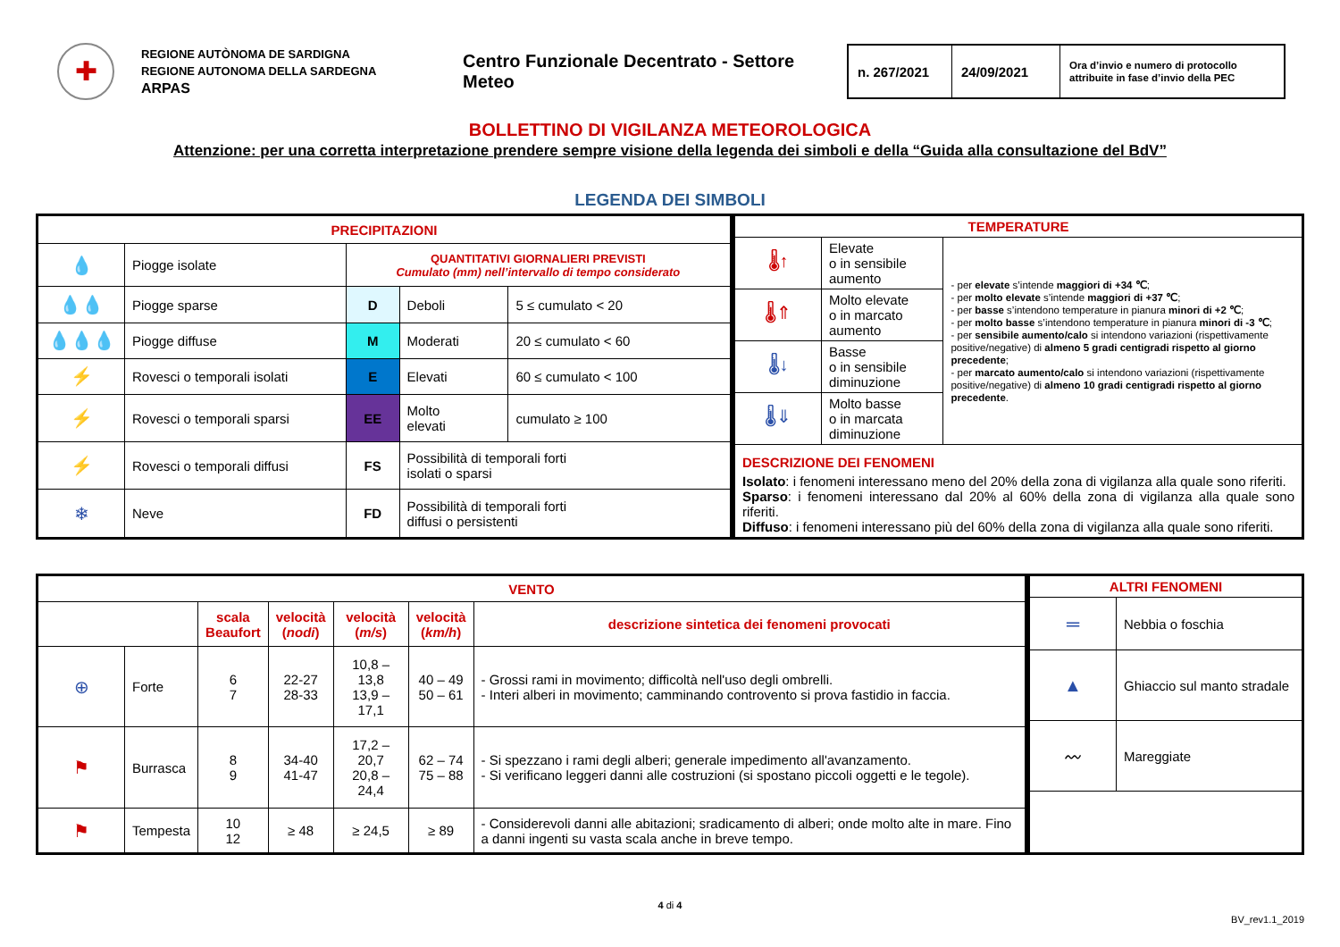✚
REGIONE AUTÒNOMA DE SARDIGNA
REGIONE AUTONOMA DELLA SARDEGNA
ARPAS
Centro Funzionale Decentrato - Settore Meteo
n. 267/2021
24/09/2021
Ora d’invio e numero di protocollo attribuite in fase d’invio della PEC
BOLLETTINO DI VIGILANZA METEOROLOGICA
Attenzione: per una corretta interpretazione prendere sempre visione della legenda dei simboli e della “Guida alla consultazione del BdV”
LEGENDA DEI SIMBOLI
| PRECIPITAZIONI | | | | |
| --- | --- | --- | --- | --- |
| 💧 | Piogge isolate | QUANTITATIVI GIORNALIERI PREVISTI Cumulato (mm) nell’intervallo di tempo considerato | | |
| 💧💧 | Piogge sparse | D | Deboli | 5 ≤ cumulato < 20 |
| 💧💧💧 | Piogge diffuse | M | Moderati | 20 ≤ cumulato < 60 |
| ⚡ | Rovesci o temporali isolati | E | Elevati | 60 ≤ cumulato < 100 |
| ⚡ | Rovesci o temporali sparsi | EE | Molto elevati | cumulato ≥ 100 |
| ⚡ | Rovesci o temporali diffusi | FS | Possibilità di temporali forti isolati o sparsi | |
| ❄ | Neve | FD | Possibilità di temporali forti diffusi o persistenti | |
| TEMPERATURE | | |
| --- | --- | --- |
| 🌡↑ | Elevate o in sensibile aumento | - per elevate s’intende maggiori di +34 ℃ ; - per molto elevate s’intende maggiori di +37 ℃ ; - per basse s’intendono temperature in pianura minori di +2 ℃ ; - per molto basse s’intendono temperature in pianura minori di -3 ℃ ; - per sensibile aumento/calo si intendono variazioni (rispettivamente positive/negative) di almeno 5 gradi centigradi rispetto al giorno precedente ; - per marcato aumento/calo si intendono variazioni (rispettivamente positive/negative) di almeno 10 gradi centigradi rispetto al giorno precedente . |
| 🌡⇑ | Molto elevate o in marcato aumento | |
| 🌡↓ | Basse o in sensibile diminuzione | |
| 🌡⇓ | Molto basse o in marcata diminuzione | |
| DESCRIZIONE DEI FENOMENI Isolato : i fenomeni interessano meno del 20% della zona di vigilanza alla quale sono riferiti. Sparso : i fenomeni interessano dal 20% al 60% della zona di vigilanza alla quale sono riferiti. Diffuso : i fenomeni interessano più del 60% della zona di vigilanza alla quale sono riferiti. | | |
| VENTO | | | | | | |
| --- | --- | --- | --- | --- | --- | --- |
| | | scala Beaufort | velocità ( nodi ) | velocità ( m/s ) | velocità ( km/h ) | descrizione sintetica dei fenomeni provocati |
| ⊕ | Forte | 6 7 | 22-27 28-33 | 10,8 – 13,8 13,9 – 17,1 | 40 – 49 50 – 61 | - Grossi rami in movimento; difficoltà nell'uso degli ombrelli. - Interi alberi in movimento; camminando controvento si prova fastidio in faccia. |
| ⚑ | Burrasca | 8 9 | 34-40 41-47 | 17,2 – 20,7 20,8 – 24,4 | 62 – 74 75 – 88 | - Si spezzano i rami degli alberi; generale impedimento all'avanzamento. - Si verificano leggeri danni alle costruzioni (si spostano piccoli oggetti e le tegole). |
| ⚑ | Tempesta | 10 12 | ≥ 48 | ≥ 24,5 | ≥ 89 | - Considerevoli danni alle abitazioni; sradicamento di alberi; onde molto alte in mare. Fino a danni ingenti su vasta scala anche in breve tempo. |
| ALTRI FENOMENI | |
| --- | --- |
| ═ | Nebbia o foschia |
| ▲ | Ghiaccio sul manto stradale |
| 〰 | Mareggiate |
4 di 4
BV_rev1.1_2019